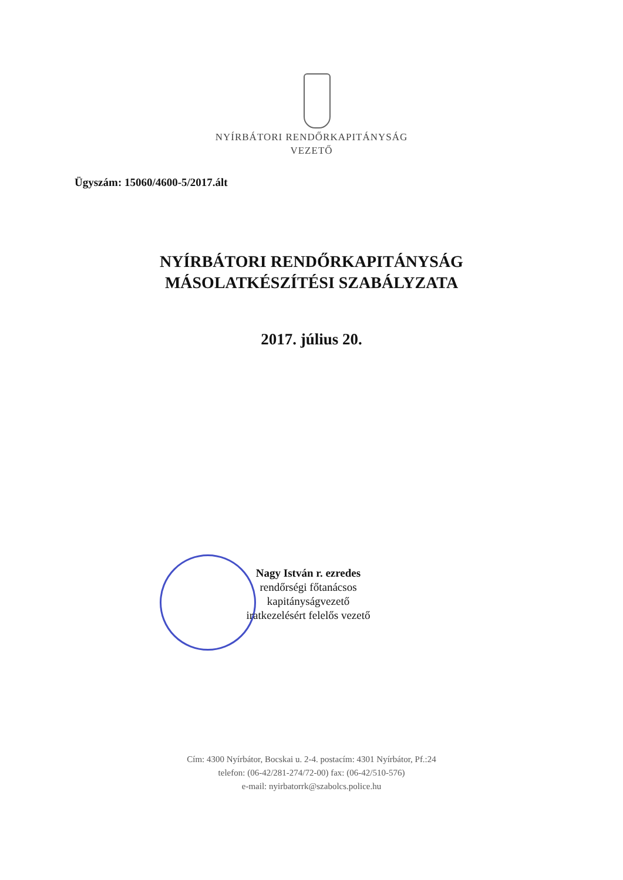NYÍRBÁTORI RENDŐRKAPITÁNYSÁG
VEZETŐ
Ügyszám: 15060/4600-5/2017.ált
NYÍRBÁTORI RENDŐRKAPITÁNYSÁG
MÁSOLATKÉSZÍTÉSI SZABÁLYZATA
2017. július 20.
Nagy István r. ezredes
rendőrségi főtanácsos
kapitányságvezető
iratkezelésért felelős vezető
Cím: 4300 Nyírbátor, Bocskai u. 2-4. postacím: 4301 Nyírbátor, Pf.:24
telefon: (06-42/281-274/72-00) fax: (06-42/510-576)
e-mail: nyirbatorrk@szabolcs.police.hu